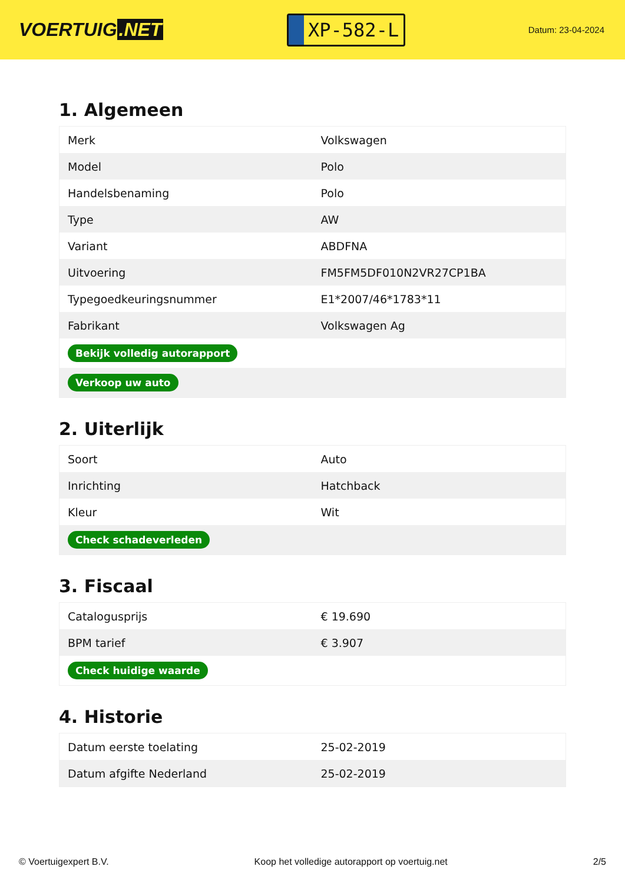VOERTUIG.NET
XP-582-L
Datum: 23-04-2024
1. Algemeen
| Merk | Volkswagen |
| Model | Polo |
| Handelsbenaming | Polo |
| Type | AW |
| Variant | ABDFNA |
| Uitvoering | FM5FM5DF010N2VR27CP1BA |
| Typegoedkeuringsnummer | E1*2007/46*1783*11 |
| Fabrikant | Volkswagen Ag |
| Bekijk volledig autorapport | |
| Verkoop uw auto | |
2. Uiterlijk
| Soort | Auto |
| Inrichting | Hatchback |
| Kleur | Wit |
| Check schadeverleden | |
3. Fiscaal
| Catalogusprijs | € 19.690 |
| BPM tarief | € 3.907 |
| Check huidige waarde | |
4. Historie
| Datum eerste toelating | 25-02-2019 |
| Datum afgifte Nederland | 25-02-2019 |
© Voertuigexpert B.V. Koop het volledige autorapport op voertuig.net 2/5